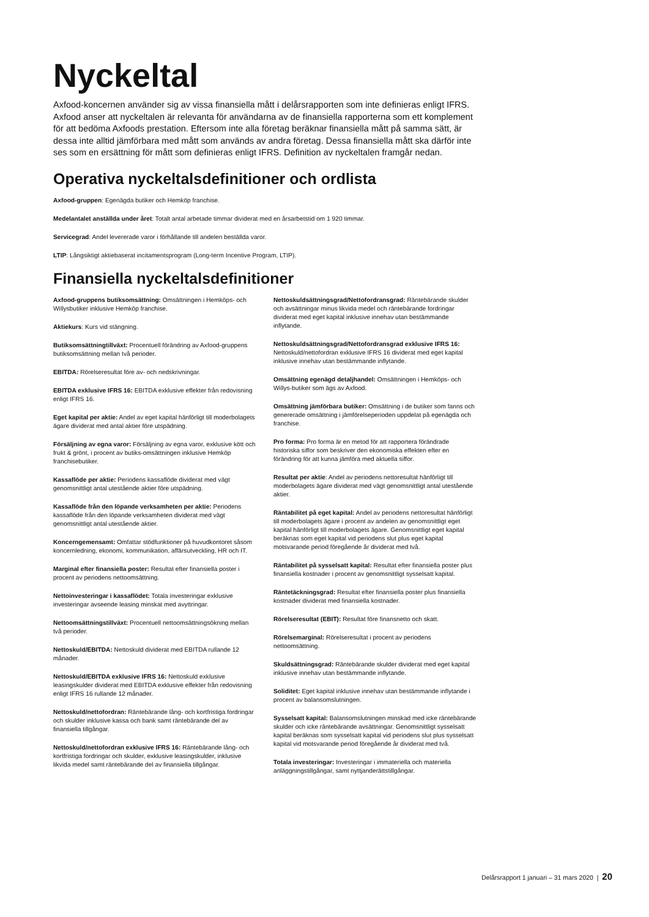Nyckeltal
Axfood-koncernen använder sig av vissa finansiella mått i delårsrapporten som inte definieras enligt IFRS. Axfood anser att nyckeltalen är relevanta för användarna av de finansiella rapporterna som ett komplement för att bedöma Axfoods prestation. Eftersom inte alla företag beräknar finansiella mått på samma sätt, är dessa inte alltid jämförbara med mått som används av andra företag. Dessa finansiella mått ska därför inte ses som en ersättning för mått som definieras enligt IFRS. Definition av nyckeltalen framgår nedan.
Operativa nyckeltalsdefinitioner och ordlista
Axfood-gruppen: Egenägda butiker och Hemköp franchise.
Medelantalet anställda under året: Totalt antal arbetade timmar dividerat med en årsarbetstid om 1 920 timmar.
Servicegrad: Andel levererade varor i förhållande till andelen beställda varor.
LTIP: Långsiktigt aktiebaserat incitamentsprogram (Long-term Incentive Program, LTIP).
Finansiella nyckeltalsdefinitioner
Axfood-gruppens butiksomsättning: Omsättningen i Hemköps- och Willysbutiker inklusive Hemköp franchise.
Aktiekurs: Kurs vid stängning.
Butiksomsättningtillväxt: Procentuell förändring av Axfood-gruppens butiksomsättning mellan två perioder.
EBITDA: Rörelseresultat före av- och nedskrivningar.
EBITDA exklusive IFRS 16: EBITDA exklusive effekter från redovisning enligt IFRS 16.
Eget kapital per aktie: Andel av eget kapital hänförligt till moderbolagets ägare dividerat med antal aktier före utspädning.
Försäljning av egna varor: Försäljning av egna varor, exklusive kött och frukt & grönt, i procent av butiks-omsättningen inklusive Hemköp franchisebutiker.
Kassaflöde per aktie: Periodens kassaflöde dividerat med vägt genomsnittligt antal utestående aktier före utspädning.
Kassaflöde från den löpande verksamheten per aktie: Periodens kassaflöde från den löpande verksamheten dividerat med vägt genomsnittligt antal utestående aktier.
Koncerngemensamt: Omfattar stödfunktioner på huvudkontoret såsom koncernledning, ekonomi, kommunikation, affärsutveckling, HR och IT.
Marginal efter finansiella poster: Resultat efter finansiella poster i procent av periodens nettoomsättning.
Nettoinvesteringar i kassaflödet: Totala investeringar exklusive investeringar avseende leasing minskat med avyttringar.
Nettoomsättningstillväxt: Procentuell nettoomsättningsökning mellan två perioder.
Nettoskuld/EBITDA: Nettoskuld dividerat med EBITDA rullande 12 månader.
Nettoskuld/EBITDA exklusive IFRS 16: Nettoskuld exklusive leasingskulder dividerat med EBITDA exklusive effekter från redovisning enligt IFRS 16 rullande 12 månader.
Nettoskuld/nettofordran: Räntebärande lång- och kortfristiga fordringar och skulder inklusive kassa och bank samt räntebärande del av finansiella tillgångar.
Nettoskuld/nettofordran exklusive IFRS 16: Räntebärande lång- och kortfristiga fordringar och skulder, exklusive leasingskulder, inklusive likvida medel samt räntebärande del av finansiella tillgångar.
Nettoskuldsättningsgrad/Nettofordransgrad: Räntebärande skulder och avsättningar minus likvida medel och räntebärande fordringar dividerat med eget kapital inklusive innehav utan bestämmande inflytande.
Nettoskuldsättningsgrad/Nettofordransgrad exklusive IFRS 16: Nettoskuld/nettofordran exklusive IFRS 16 dividerat med eget kapital inklusive innehav utan bestämmande inflytande.
Omsättning egenägd detaljhandel: Omsättningen i Hemköps- och Willys-butiker som ägs av Axfood.
Omsättning jämförbara butiker: Omsättning i de butiker som fanns och genererade omsättning i jämförelseperioden uppdelat på egenägda och franchise.
Pro forma: Pro forma är en metod för att rapportera förändrade historiska siffor som beskriver den ekonomiska effekten efter en förändring för att kunna jämföra med aktuella siffor.
Resultat per aktie: Andel av periodens nettoresultat hänförligt till moderbolagets ägare dividerat med vägt genomsnittligt antal utestående aktier.
Räntabilitet på eget kapital: Andel av periodens nettoresultat hänförligt till moderbolagets ägare i procent av andelen av genomsnittligt eget kapital hänförligt till moderbolagets ägare. Genomsnittligt eget kapital beräknas som eget kapital vid periodens slut plus eget kapital motsvarande period föregående år dividerat med två.
Räntabilitet på sysselsatt kapital: Resultat efter finansiella poster plus finansiella kostnader i procent av genomsnittligt sysselsatt kapital.
Räntetäckningsgrad: Resultat efter finansiella poster plus finansiella kostnader dividerat med finansiella kostnader.
Rörelseresultat (EBIT): Resultat före finansnetto och skatt.
Rörelsemarginal: Rörelseresultat i procent av periodens nettoomsättning.
Skuldsättningsgrad: Räntebärande skulder dividerat med eget kapital inklusive innehav utan bestämmande inflytande.
Soliditet: Eget kapital inklusive innehav utan bestämmande inflytande i procent av balansomslutningen.
Sysselsatt kapital: Balansomslutningen minskad med icke räntebärande skulder och icke räntebärande avsättningar. Genomsnittligt sysselsatt kapital beräknas som sysselsatt kapital vid periodens slut plus sysselsatt kapital vid motsvarande period föregående år dividerat med två.
Totala investeringar: Investeringar i immateriella och materiella anläggningstillgångar, samt nyttjanderättstillgångar.
Delårsrapport 1 januari – 31 mars 2020 | 20